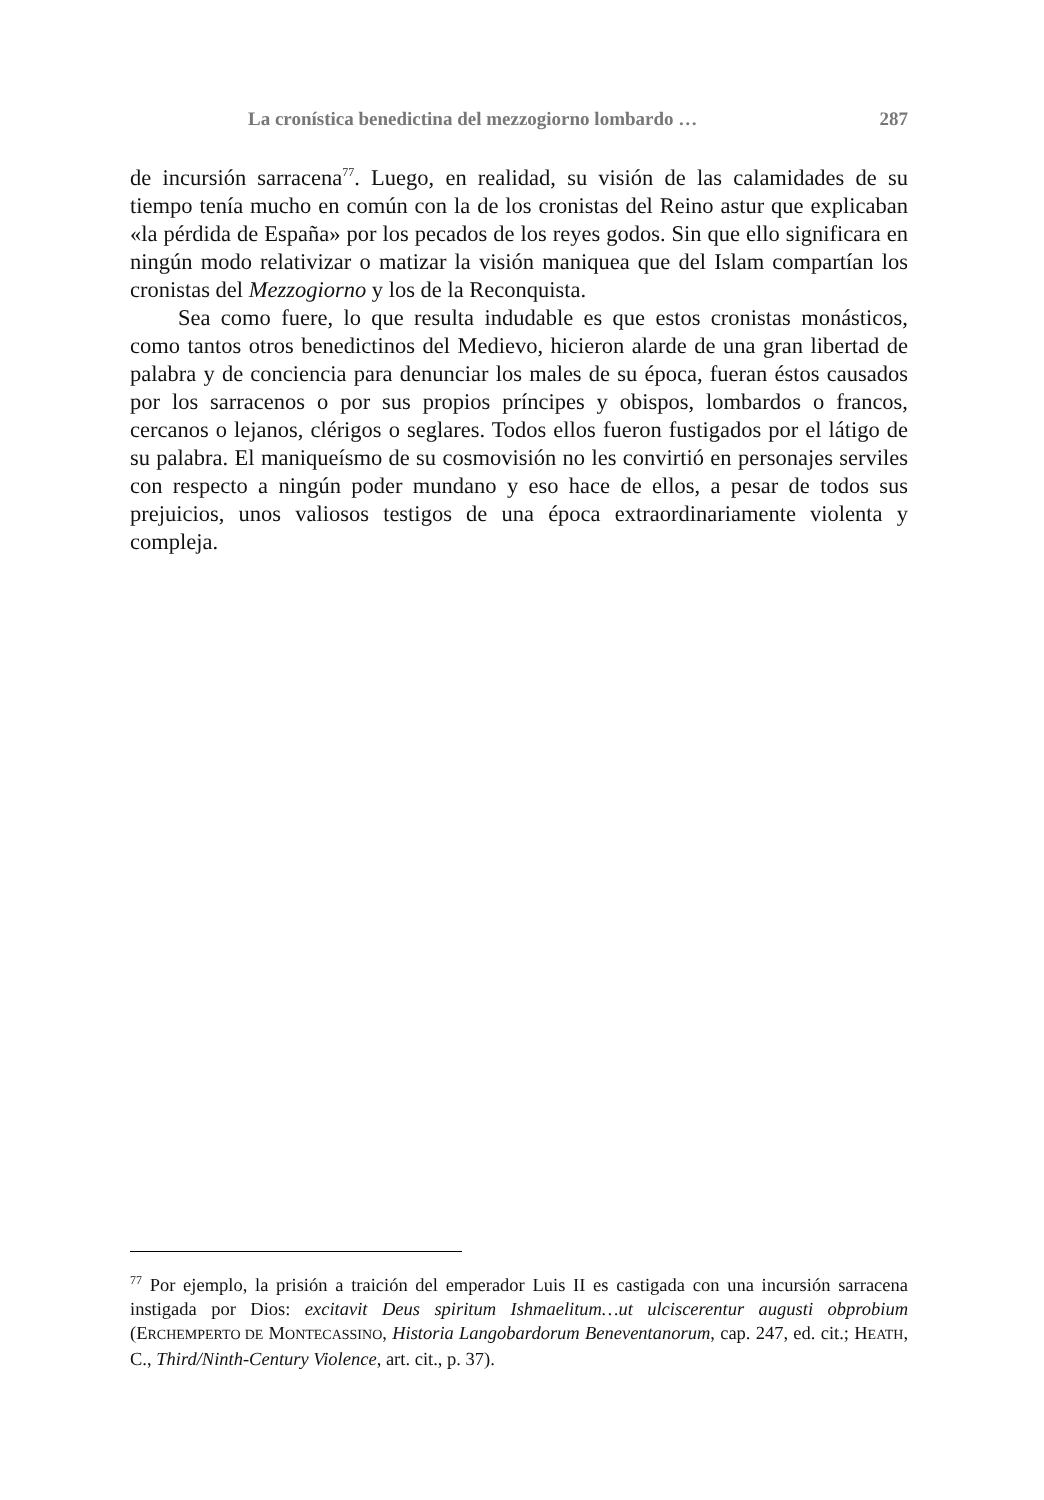La cronística benedictina del mezzogiorno lombardo … 287
de incursión sarracena<sup>77</sup>. Luego, en realidad, su visión de las calamidades de su tiempo tenía mucho en común con la de los cronistas del Reino astur que explicaban «la pérdida de España» por los pecados de los reyes godos. Sin que ello significara en ningún modo relativizar o matizar la visión maniquea que del Islam compartían los cronistas del Mezzogiorno y los de la Reconquista.
Sea como fuere, lo que resulta indudable es que estos cronistas monásticos, como tantos otros benedictinos del Medievo, hicieron alarde de una gran libertad de palabra y de conciencia para denunciar los males de su época, fueran éstos causados por los sarracenos o por sus propios príncipes y obispos, lombardos o francos, cercanos o lejanos, clérigos o seglares. Todos ellos fueron fustigados por el látigo de su palabra. El maniqueísmo de su cosmovisión no les convirtió en personajes serviles con respecto a ningún poder mundano y eso hace de ellos, a pesar de todos sus prejuicios, unos valiosos testigos de una época extraordinariamente violenta y compleja.
<sup>77</sup> Por ejemplo, la prisión a traición del emperador Luis II es castigada con una incursión sarracena instigada por Dios: excitavit Deus spiritum Ishmaelitum…ut ulciscerentur augusti obprobium (ERCHEMPERTO DE MONTECASSINO, Historia Langobardorum Beneventanorum, cap. 247, ed. cit.; HEATH, C., Third/Ninth-Century Violence, art. cit., p. 37).